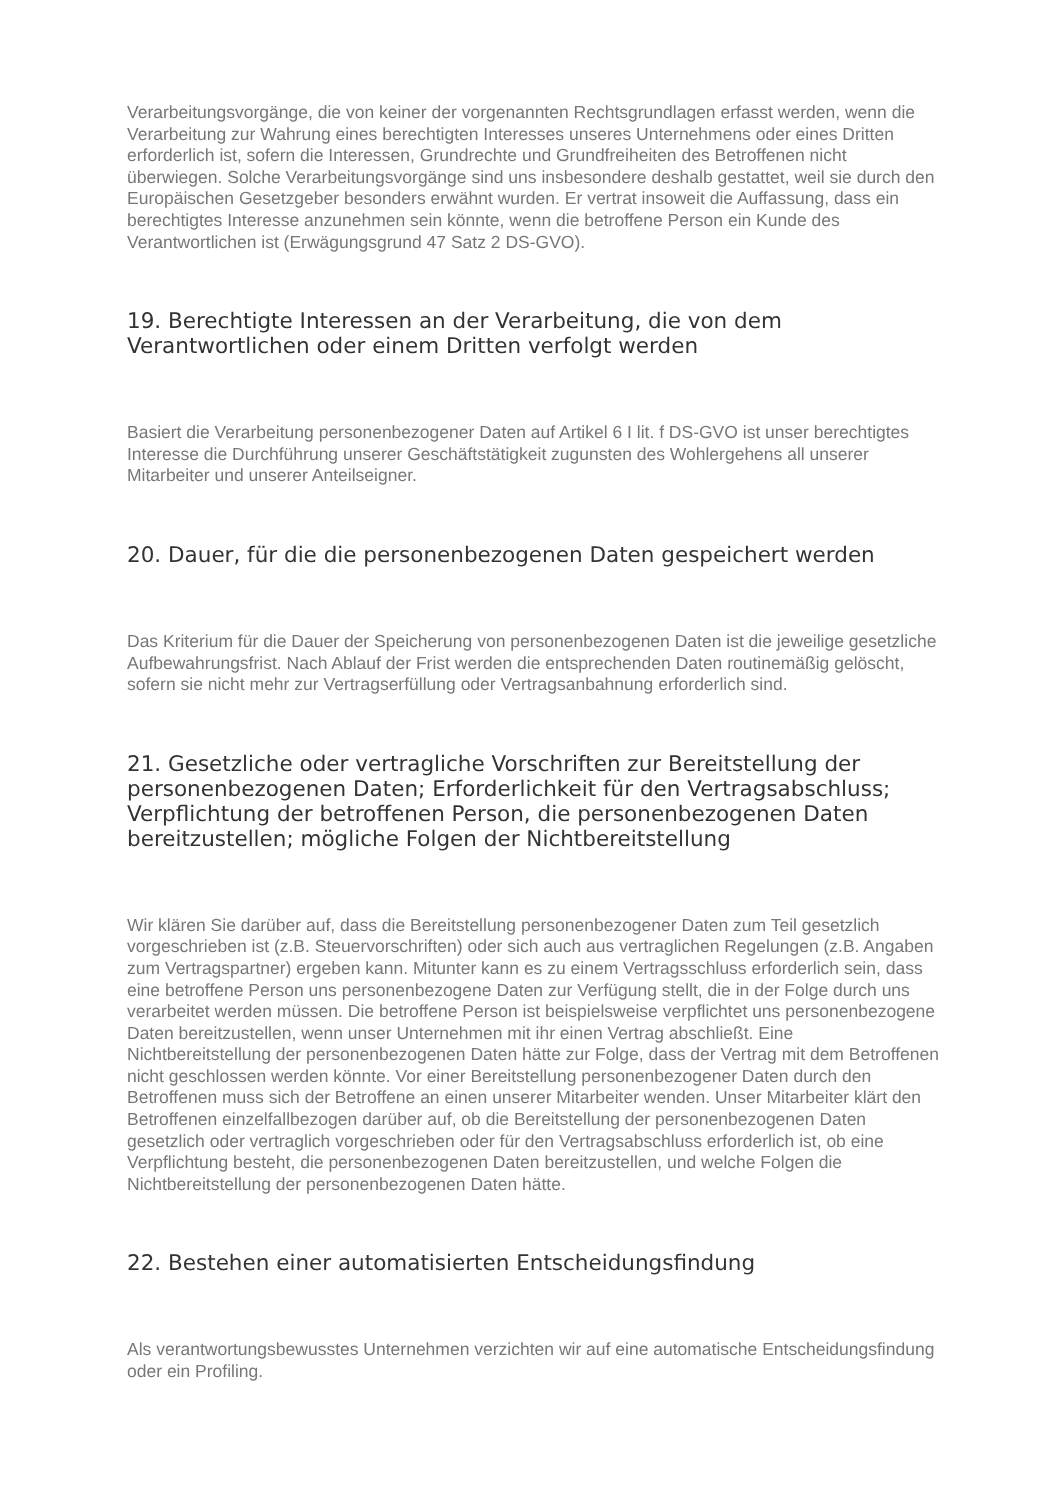Verarbeitungsvorgänge, die von keiner der vorgenannten Rechtsgrundlagen erfasst werden, wenn die Verarbeitung zur Wahrung eines berechtigten Interesses unseres Unternehmens oder eines Dritten erforderlich ist, sofern die Interessen, Grundrechte und Grundfreiheiten des Betroffenen nicht überwiegen. Solche Verarbeitungsvorgänge sind uns insbesondere deshalb gestattet, weil sie durch den Europäischen Gesetzgeber besonders erwähnt wurden. Er vertrat insoweit die Auffassung, dass ein berechtigtes Interesse anzunehmen sein könnte, wenn die betroffene Person ein Kunde des Verantwortlichen ist (Erwägungsgrund 47 Satz 2 DS-GVO).
19. Berechtigte Interessen an der Verarbeitung, die von dem Verantwortlichen oder einem Dritten verfolgt werden
Basiert die Verarbeitung personenbezogener Daten auf Artikel 6 I lit. f DS-GVO ist unser berechtigtes Interesse die Durchführung unserer Geschäftstätigkeit zugunsten des Wohlergehens all unserer Mitarbeiter und unserer Anteilseigner.
20. Dauer, für die die personenbezogenen Daten gespeichert werden
Das Kriterium für die Dauer der Speicherung von personenbezogenen Daten ist die jeweilige gesetzliche Aufbewahrungsfrist. Nach Ablauf der Frist werden die entsprechenden Daten routinemäßig gelöscht, sofern sie nicht mehr zur Vertragserfüllung oder Vertragsanbahnung erforderlich sind.
21. Gesetzliche oder vertragliche Vorschriften zur Bereitstellung der personenbezogenen Daten; Erforderlichkeit für den Vertragsabschluss; Verpflichtung der betroffenen Person, die personenbezogenen Daten bereitzustellen; mögliche Folgen der Nichtbereitstellung
Wir klären Sie darüber auf, dass die Bereitstellung personenbezogener Daten zum Teil gesetzlich vorgeschrieben ist (z.B. Steuervorschriften) oder sich auch aus vertraglichen Regelungen (z.B. Angaben zum Vertragspartner) ergeben kann. Mitunter kann es zu einem Vertragsschluss erforderlich sein, dass eine betroffene Person uns personenbezogene Daten zur Verfügung stellt, die in der Folge durch uns verarbeitet werden müssen. Die betroffene Person ist beispielsweise verpflichtet uns personenbezogene Daten bereitzustellen, wenn unser Unternehmen mit ihr einen Vertrag abschließt. Eine Nichtbereitstellung der personenbezogenen Daten hätte zur Folge, dass der Vertrag mit dem Betroffenen nicht geschlossen werden könnte. Vor einer Bereitstellung personenbezogener Daten durch den Betroffenen muss sich der Betroffene an einen unserer Mitarbeiter wenden. Unser Mitarbeiter klärt den Betroffenen einzelfallbezogen darüber auf, ob die Bereitstellung der personenbezogenen Daten gesetzlich oder vertraglich vorgeschrieben oder für den Vertragsabschluss erforderlich ist, ob eine Verpflichtung besteht, die personenbezogenen Daten bereitzustellen, und welche Folgen die Nichtbereitstellung der personenbezogenen Daten hätte.
22. Bestehen einer automatisierten Entscheidungsfindung
Als verantwortungsbewusstes Unternehmen verzichten wir auf eine automatische Entscheidungsfindung oder ein Profiling.